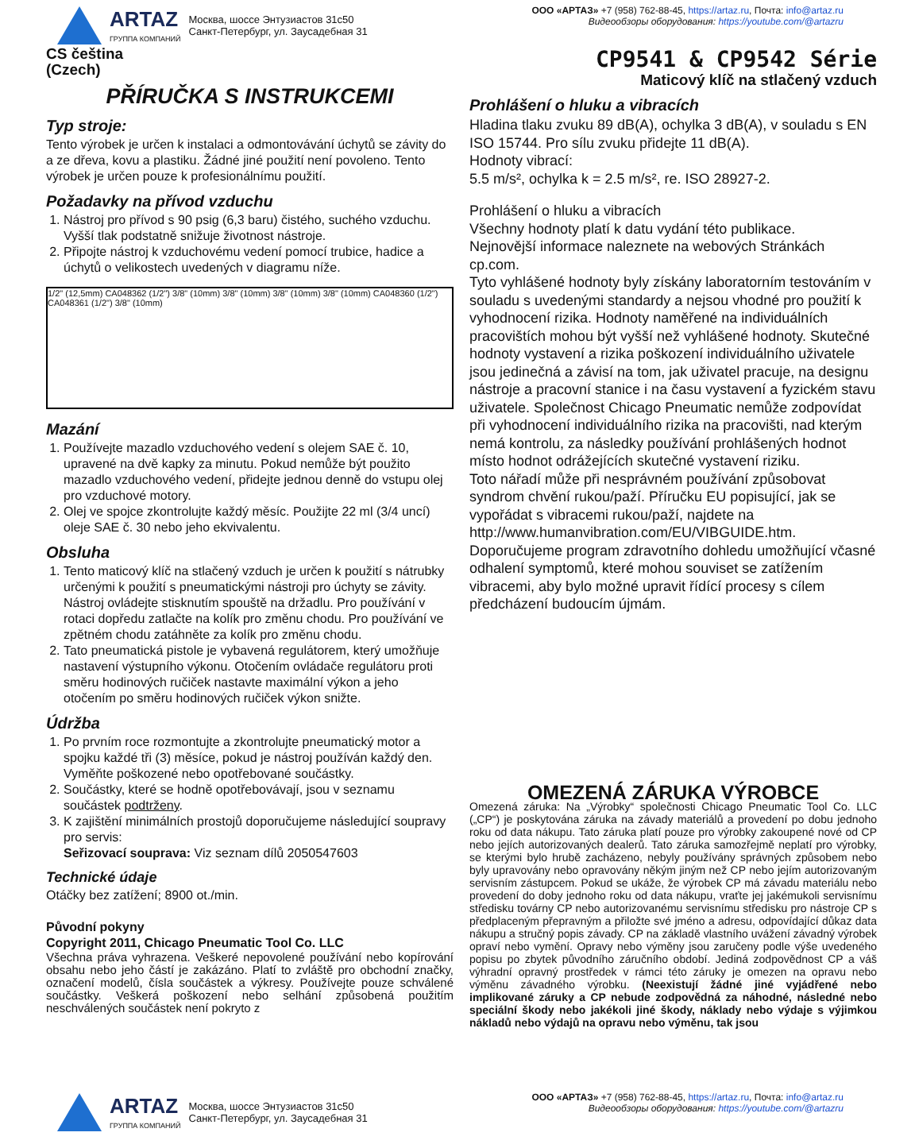ARTAZ
ГРУППА КОМПАНИЙ
Москва, шоссе Энтузиастов 31с50
Санкт-Петербург, ул. Заусадебная 31
ООО «АРТАЗ» +7 (958) 762-88-45, https://artaz.ru, Почта: info@artaz.ru
Видеообзоры оборудования: https://youtube.com/@artazru
CS čeština
(Czech)
PŘÍRUČKA S INSTRUKCEMI
Typ stroje:
Tento výrobek je určen k instalaci a odmontovávání úchytů se závity do a ze dřeva, kovu a plastiku. Žádné jiné použití není povoleno. Tento výrobek je určen pouze k profesionálnímu použití.
Požadavky na přívod vzduchu
1. Nástroj pro přívod s 90 psig (6,3 baru) čistého, suchého vzduchu. Vyšší tlak podstatně snižuje životnost nástroje.
2. Připojte nástroj k vzduchovému vedení pomocí trubice, hadice a úchytů o velikostech uvedených v diagramu níže.
1/2" (12,5mm) CA048362 (1/2") 3/8" (10mm) 3/8" (10mm) 3/8" (10mm) 3/8" (10mm) CA048360 (1/2") CA048361 (1/2") 3/8" (10mm)
Mazání
1. Používejte mazadlo vzduchového vedení s olejem SAE č. 10, upravené na dvě kapky za minutu. Pokud nemůže být použito mazadlo vzduchového vedení, přidejte jednou denně do vstupu olej pro vzduchové motory.
2. Olej ve spojce zkontrolujte každý měsíc. Použijte 22 ml (3/4 uncí) oleje SAE č. 30 nebo jeho ekvivalentu.
Obsluha
1. Tento maticový klíč na stlačený vzduch je určen k použití s nátrubky určenými k použití s pneumatickými nástroji pro úchyty se závity. Nástroj ovládejte stisknutím spouště na držadlu. Pro používání v rotaci dopředu zatlačte na kolík pro změnu chodu. Pro používání ve zpětném chodu zatáhněte za kolík pro změnu chodu.
2. Tato pneumatická pistole je vybavená regulátorem, který umožňuje nastavení výstupního výkonu. Otočením ovládače regulátoru proti směru hodinových ručiček nastavte maximální výkon a jeho otočením po směru hodinových ručiček výkon snižte.
Údržba
1. Po prvním roce rozmontujte a zkontrolujte pneumatický motor a spojku každé tři (3) měsíce, pokud je nástroj používán každý den. Vyměňte poškozené nebo opotřebované součástky.
2. Součástky, které se hodně opotřebovávají, jsou v seznamu součástek podtrženy.
3. K zajištění minimálních prostojů doporučujeme následující soupravy pro servis:
Seřizovací souprava: Viz seznam dílů 2050547603
Technické údaje
Otáčky bez zatížení; 8900 ot./min.
Původní pokyny
Copyright 2011, Chicago Pneumatic Tool Co. LLC
Všechna práva vyhrazena. Veškeré nepovolené používání nebo kopírování obsahu nebo jeho částí je zakázáno. Platí to zvláště pro obchodní značky, označení modelů, čísla součástek a výkresy. Používejte pouze schválené součástky. Veškerá poškození nebo selhání způsobená použitím neschválených součástek není pokryto z
CP9541 & CP9542 Série
Maticový klíč na stlačený vzduch
Prohlášení o hluku a vibracích
Hladina tlaku zvuku 89 dB(A), ochylka 3 dB(A), v souladu s EN ISO 15744. Pro sílu zvuku přidejte 11 dB(A).
Hodnoty vibrací:
5.5 m/s², ochylka k = 2.5 m/s², re. ISO 28927-2.
Prohlášení o hluku a vibracích
Všechny hodnoty platí k datu vydání této publikace.
Nejnovější informace naleznete na webových Stránkách cp.com.
Tyto vyhlášené hodnoty byly získány laboratorním testováním v souladu s uvedenými standardy a nejsou vhodné pro použití k vyhodnocení rizika. Hodnoty naměřené na individuálních pracovištích mohou být vyšší než vyhlášené hodnoty. Skutečné hodnoty vystavení a rizika poškození individuálního uživatele jsou jedinečná a závisí na tom, jak uživatel pracuje, na designu nástroje a pracovní stanice i na času vystavení a fyzickém stavu uživatele. Společnost Chicago Pneumatic nemůže zodpovídat při vyhodnocení individuálního rizika na pracovišti, nad kterým nemá kontrolu, za následky používání prohlášených hodnot místo hodnot odrážejících skutečné vystavení riziku.
Toto nářadí může při nesprávném používání způsobovat syndrom chvění rukou/paží. Příručku EU popisující, jak se vypořádat s vibracemi rukou/paží, najdete na http://www.humanvibration.com/EU/VIBGUIDE.htm.
Doporučujeme program zdravotního dohledu umožňující včasné odhalení symptomů, které mohou souviset se zatížením vibracemi, aby bylo možné upravit řídící procesy s cílem předcházení budoucím újmám.
OMEZENÁ ZÁRUKA VÝROBCE
Omezená záruka: Na „Výrobky“ společnosti Chicago Pneumatic Tool Co. LLC („CP“) je poskytována záruka na závady materiálů a provedení po dobu jednoho roku od data nákupu. Tato záruka platí pouze pro výrobky zakoupené nové od CP nebo jejích autorizovaných dealerů. Tato záruka samozřejmě neplatí pro výrobky, se kterými bylo hrubě zacházeno, nebyly používány správných způsobem nebo byly upravovány nebo opravovány někým jiným než CP nebo jejím autorizovaným servisním zástupcem. Pokud se ukáže, že výrobek CP má závadu materiálu nebo provedení do doby jednoho roku od data nákupu, vraťte jej jakémukoli servisnímu středisku továrny CP nebo autorizovanému servisnímu středisku pro nástroje CP s předplaceným přepravným a přiložte své jméno a adresu, odpovídající důkaz data nákupu a stručný popis závady. CP na základě vlastního uvážení závadný výrobek opraví nebo vymění. Opravy nebo výměny jsou zaručeny podle výše uvedeného popisu po zbytek původního záručního období. Jediná zodpovědnost CP a váš výhradní opravný prostředek v rámci této záruky je omezen na opravu nebo výměnu závadného výrobku. (Neexistují žádné jiné vyjádřené nebo implikované záruky a CP nebude zodpovědná za náhodné, následné nebo speciální škody nebo jakékoli jiné škody, náklady nebo výdaje s výjimkou nákladů nebo výdajů na opravu nebo výměnu, tak jsou
ARTAZ
ГРУППА КОМПАНИЙ
Москва, шоссе Энтузиастов 31с50
Санкт-Петербург, ул. Заусадебная 31
ООО «АРТАЗ» +7 (958) 762-88-45, https://artaz.ru, Почта: info@artaz.ru
Видеообзоры оборудования: https://youtube.com/@artazru